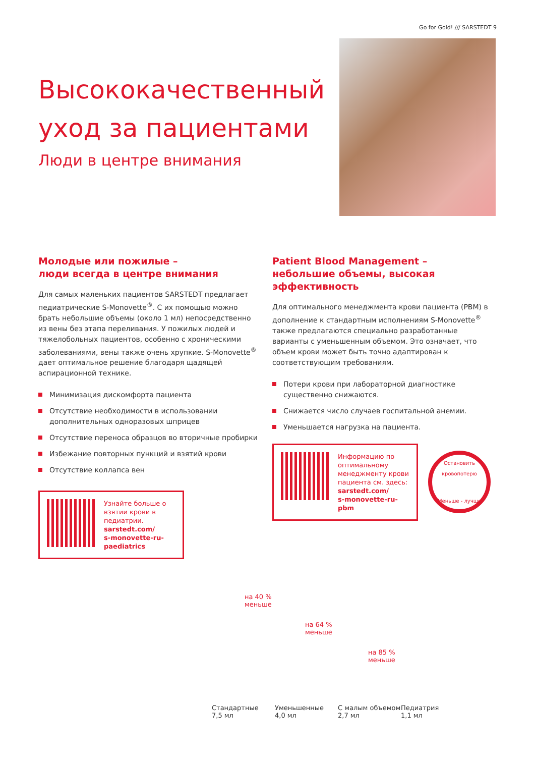Go for Gold! /// SARSTEDT 9
Высококачественный уход за пациентами
Люди в центре внимания
Молодые или пожилые –
люди всегда в центре внимания
Для самых маленьких пациентов SARSTEDT предлагает педиатрические S-Monovette<sup>®</sup>. С их помощью можно брать небольшие объемы (около 1 мл) непосредственно из вены без этапа переливания. У пожилых людей и тяжелобольных пациентов, особенно с хроническими заболеваниями, вены также очень хрупкие. S-Monovette<sup>®</sup> дает оптимальное решение благодаря щадящей аспирационной технике.
Минимизация дискомфорта пациента
Отсутствие необходимости в использовании дополнительных одноразовых шприцев
Отсутствие переноса образцов во вторичные пробирки
Избежание повторных пункций и взятий крови
Отсутствие коллапса вен
Узнайте больше о взятии крови в педиатрии.
sarstedt.com/
s-monovette-ru-paediatrics
Patient Blood Management –
небольшие объемы, высокая эффективность
Для оптимального менеджмента крови пациента (PBM) в дополнение к стандартным исполнениям S-Monovette<sup>®</sup> также предлагаются специально разработанные варианты с уменьшенным объемом. Это означает, что объем крови может быть точно адаптирован к соответствующим требованиям.
Потери крови при лабораторной диагностике существенно снижаются.
Снижается число случаев госпитальной анемии.
Уменьшается нагрузка на пациента.
Информацию по оптимальному менеджменту крови пациента см. здесь:
sarstedt.com/
s-monovette-ru-pbm
Остановить кровопотерю
Меньше - лучше
на 40 %
меньше
на 64 %
меньше
на 85 %
меньше
Стандартные
7,5 мл
Уменьшенные
4,0 мл
С малым объемом
2,7 мл
Педиатрия
1,1 мл